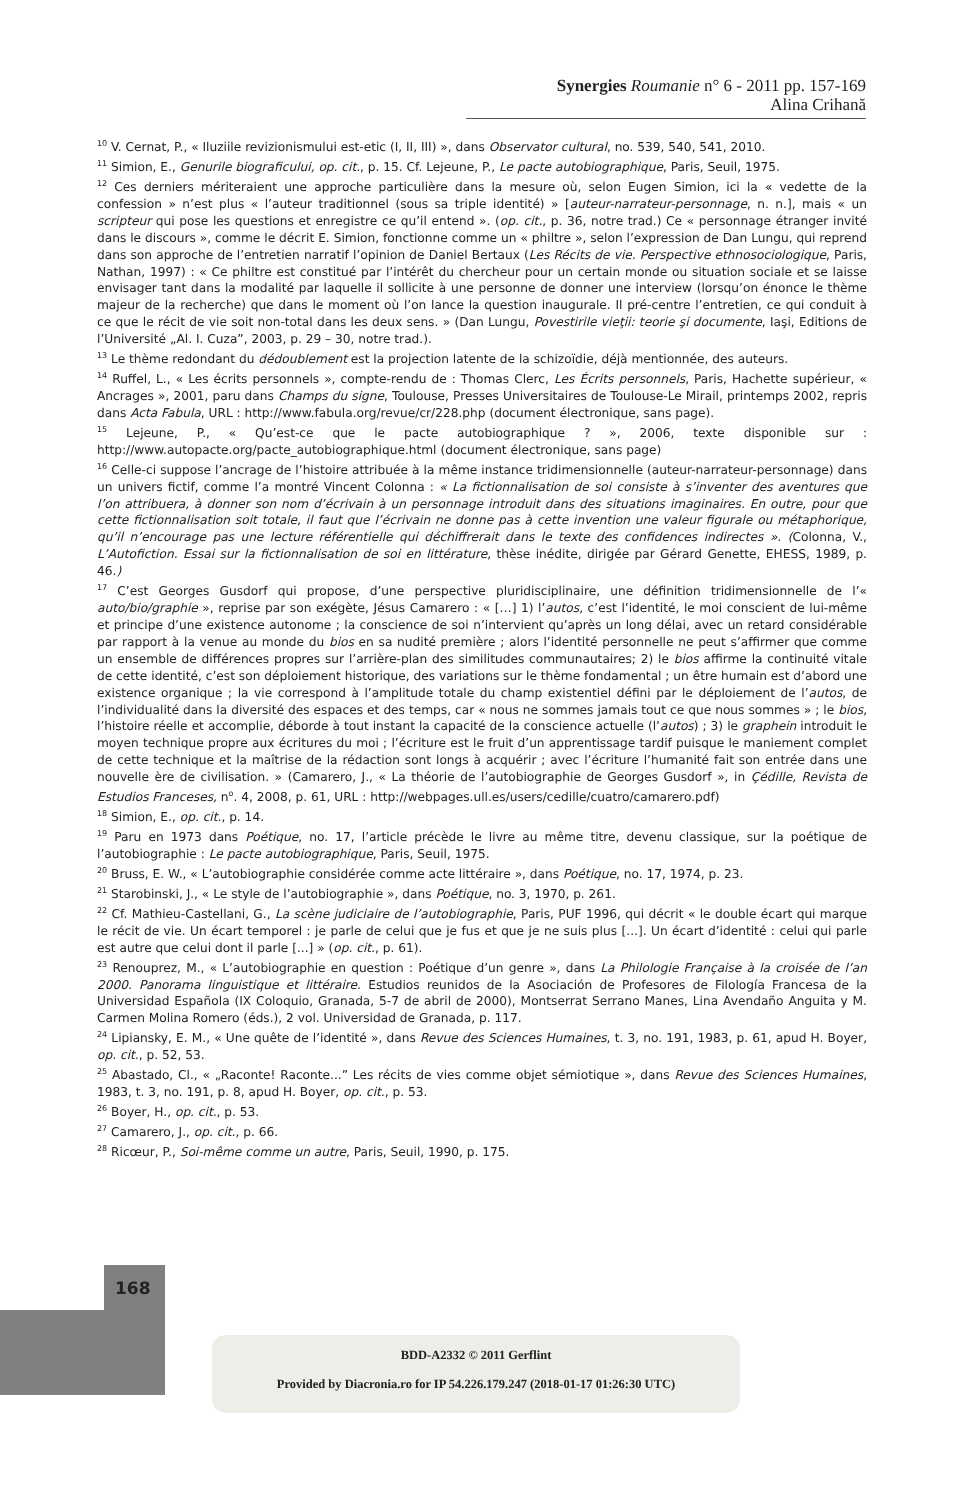Synergies Roumanie n° 6 - 2011 pp. 157-169
Alina Crihană
<sup>10</sup> V. Cernat, P., « Iluziile revizionismului est-etic (I, II, III) », dans Observator cultural, no. 539, 540, 541, 2010.
<sup>11</sup> Simion, E., Genurile biograficului, op. cit., p. 15. Cf. Lejeune, P., Le pacte autobiographique, Paris, Seuil, 1975.
<sup>12</sup> Ces derniers mériteraient une approche particulière dans la mesure où, selon Eugen Simion, ici la « vedette de la confession » n’est plus « l’auteur traditionnel (sous sa triple identité) » [auteur-narrateur-personnage, n. n.], mais « un scripteur qui pose les questions et enregistre ce qu’il entend ». (op. cit., p. 36, notre trad.) Ce « personnage étranger invité dans le discours », comme le décrit E. Simion, fonctionne comme un « philtre », selon l’expression de Dan Lungu, qui reprend dans son approche de l’entretien narratif l’opinion de Daniel Bertaux (Les Récits de vie. Perspective ethnosociologique, Paris, Nathan, 1997) : « Ce philtre est constitué par l’intérêt du chercheur pour un certain monde ou situation sociale et se laisse envisager tant dans la modalité par laquelle il sollicite à une personne de donner une interview (lorsqu’on énonce le thème majeur de la recherche) que dans le moment où l’on lance la question inaugurale. Il pré-centre l’entretien, ce qui conduit à ce que le récit de vie soit non-total dans les deux sens. » (Dan Lungu, Povestirile vieţii: teorie şi documente, Iaşi, Editions de l’Université „Al. I. Cuza”, 2003, p. 29 – 30, notre trad.).
<sup>13</sup> Le thème redondant du dédoublement est la projection latente de la schizoïdie, déjà mentionnée, des auteurs.
<sup>14</sup> Ruffel, L., « Les écrits personnels », compte-rendu de : Thomas Clerc, Les Écrits personnels, Paris, Hachette supérieur, « Ancrages », 2001, paru dans Champs du signe, Toulouse, Presses Universitaires de Toulouse-Le Mirail, printemps 2002, repris dans Acta Fabula, URL : http://www.fabula.org/revue/cr/228.php (document électronique, sans page).
<sup>15</sup> Lejeune, P., « Qu’est-ce que le pacte autobiographique ? », 2006, texte disponible sur : http://www.autopacte.org/pacte_autobiographique.html (document électronique, sans page)
<sup>16</sup> Celle-ci suppose l’ancrage de l’histoire attribuée à la même instance tridimensionnelle (auteur-narrateur-personnage) dans un univers fictif, comme l’a montré Vincent Colonna : « La fictionnalisation de soi consiste à s’inventer des aventures que l’on attribuera, à donner son nom d’écrivain à un personnage introduit dans des situations imaginaires. En outre, pour que cette fictionnalisation soit totale, il faut que l’écrivain ne donne pas à cette invention une valeur figurale ou métaphorique, qu’il n’encourage pas une lecture référentielle qui déchiffrerait dans le texte des confidences indirectes ». (Colonna, V., L’Autofiction. Essai sur la fictionnalisation de soi en littérature, thèse inédite, dirigée par Gérard Genette, EHESS, 1989, p. 46.)
<sup>17</sup> C’est Georges Gusdorf qui propose, d’une perspective pluridisciplinaire, une définition tridimensionnelle de l’« auto/bio/graphie », reprise par son exégète, Jésus Camarero : « […] 1) l’autos, c’est l’identité, le moi conscient de lui-même et principe d’une existence autonome ; la conscience de soi n’intervient qu’après un long délai, avec un retard considérable par rapport à la venue au monde du bios en sa nudité première ; alors l’identité personnelle ne peut s’affirmer que comme un ensemble de différences propres sur l’arrière-plan des similitudes communautaires; 2) le bios affirme la continuité vitale de cette identité, c’est son déploiement historique, des variations sur le thème fondamental ; un être humain est d’abord une existence organique ; la vie correspond à l’amplitude totale du champ existentiel défini par le déploiement de l’autos, de l’individualité dans la diversité des espaces et des temps, car « nous ne sommes jamais tout ce que nous sommes » ; le bios, l’histoire réelle et accomplie, déborde à tout instant la capacité de la conscience actuelle (l’autos) ; 3) le graphein introduit le moyen technique propre aux écritures du moi ; l’écriture est le fruit d’un apprentissage tardif puisque le maniement complet de cette technique et la maîtrise de la rédaction sont longs à acquérir ; avec l’écriture l’humanité fait son entrée dans une nouvelle ère de civilisation. » (Camarero, J., « La théorie de l’autobiographie de Georges Gusdorf », in Çédille, Revista de Estudios Franceses, n<sup>o</sup>. 4, 2008, p. 61, URL : http://webpages.ull.es/users/cedille/cuatro/camarero.pdf)
<sup>18</sup> Simion, E., op. cit., p. 14.
<sup>19</sup> Paru en 1973 dans Poétique, no. 17, l’article précède le livre au même titre, devenu classique, sur la poétique de l’autobiographie : Le pacte autobiographique, Paris, Seuil, 1975.
<sup>20</sup> Bruss, E. W., « L’autobiographie considérée comme acte littéraire », dans Poétique, no. 17, 1974, p. 23.
<sup>21</sup> Starobinski, J., « Le style de l’autobiographie », dans Poétique, no. 3, 1970, p. 261.
<sup>22</sup> Cf. Mathieu-Castellani, G., La scène judiciaire de l’autobiographie, Paris, PUF 1996, qui décrit « le double écart qui marque le récit de vie. Un écart temporel : je parle de celui que je fus et que je ne suis plus [...]. Un écart d’identité : celui qui parle est autre que celui dont il parle [...] » (op. cit., p. 61).
<sup>23</sup> Renouprez, M., « L’autobiographie en question : Poétique d’un genre », dans La Philologie Française à la croisée de l’an 2000. Panorama linguistique et littéraire. Estudios reunidos de la Asociación de Profesores de Filología Francesa de la Universidad Española (IX Coloquio, Granada, 5-7 de abril de 2000), Montserrat Serrano Manes, Lina Avendaño Anguita y M. Carmen Molina Romero (éds.), 2 vol. Universidad de Granada, p. 117.
<sup>24</sup> Lipiansky, E. M., « Une quête de l’identité », dans Revue des Sciences Humaines, t. 3, no. 191, 1983, p. 61, apud H. Boyer, op. cit., p. 52, 53.
<sup>25</sup> Abastado, Cl., « „Raconte! Raconte...” Les récits de vies comme objet sémiotique », dans Revue des Sciences Humaines, 1983, t. 3, no. 191, p. 8, apud H. Boyer, op. cit., p. 53.
<sup>26</sup> Boyer, H., op. cit., p. 53.
<sup>27</sup> Camarero, J., op. cit., p. 66.
<sup>28</sup> Ricœur, P., Soi-même comme un autre, Paris, Seuil, 1990, p. 175.
168
BDD-A2332 © 2011 Gerflint
Provided by Diacronia.ro for IP 54.226.179.247 (2018-01-17 01:26:30 UTC)